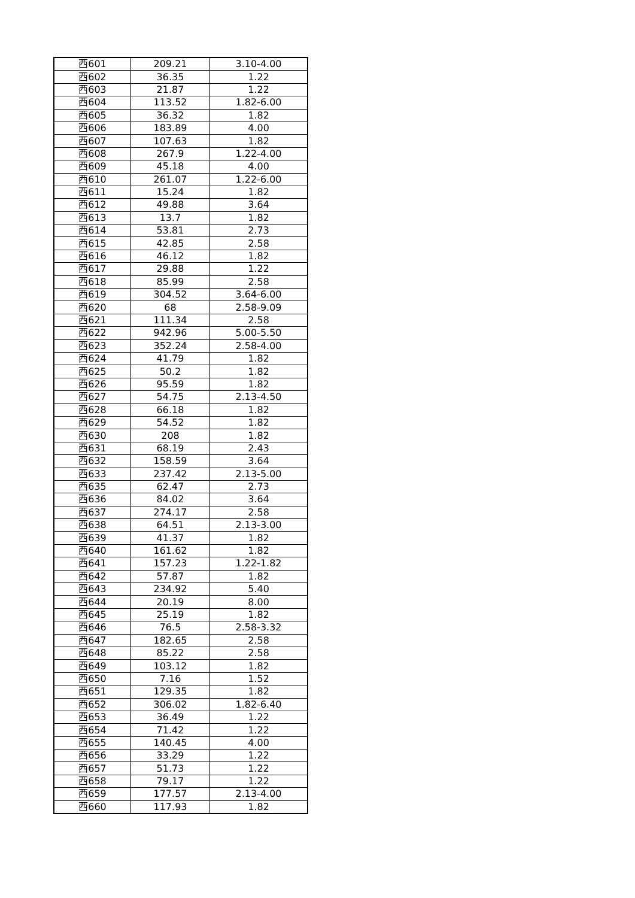| 西601 | 209.21 | 3.10-4.00 |
| 西602 | 36.35 | 1.22 |
| 西603 | 21.87 | 1.22 |
| 西604 | 113.52 | 1.82-6.00 |
| 西605 | 36.32 | 1.82 |
| 西606 | 183.89 | 4.00 |
| 西607 | 107.63 | 1.82 |
| 西608 | 267.9 | 1.22-4.00 |
| 西609 | 45.18 | 4.00 |
| 西610 | 261.07 | 1.22-6.00 |
| 西611 | 15.24 | 1.82 |
| 西612 | 49.88 | 3.64 |
| 西613 | 13.7 | 1.82 |
| 西614 | 53.81 | 2.73 |
| 西615 | 42.85 | 2.58 |
| 西616 | 46.12 | 1.82 |
| 西617 | 29.88 | 1.22 |
| 西618 | 85.99 | 2.58 |
| 西619 | 304.52 | 3.64-6.00 |
| 西620 | 68 | 2.58-9.09 |
| 西621 | 111.34 | 2.58 |
| 西622 | 942.96 | 5.00-5.50 |
| 西623 | 352.24 | 2.58-4.00 |
| 西624 | 41.79 | 1.82 |
| 西625 | 50.2 | 1.82 |
| 西626 | 95.59 | 1.82 |
| 西627 | 54.75 | 2.13-4.50 |
| 西628 | 66.18 | 1.82 |
| 西629 | 54.52 | 1.82 |
| 西630 | 208 | 1.82 |
| 西631 | 68.19 | 2.43 |
| 西632 | 158.59 | 3.64 |
| 西633 | 237.42 | 2.13-5.00 |
| 西635 | 62.47 | 2.73 |
| 西636 | 84.02 | 3.64 |
| 西637 | 274.17 | 2.58 |
| 西638 | 64.51 | 2.13-3.00 |
| 西639 | 41.37 | 1.82 |
| 西640 | 161.62 | 1.82 |
| 西641 | 157.23 | 1.22-1.82 |
| 西642 | 57.87 | 1.82 |
| 西643 | 234.92 | 5.40 |
| 西644 | 20.19 | 8.00 |
| 西645 | 25.19 | 1.82 |
| 西646 | 76.5 | 2.58-3.32 |
| 西647 | 182.65 | 2.58 |
| 西648 | 85.22 | 2.58 |
| 西649 | 103.12 | 1.82 |
| 西650 | 7.16 | 1.52 |
| 西651 | 129.35 | 1.82 |
| 西652 | 306.02 | 1.82-6.40 |
| 西653 | 36.49 | 1.22 |
| 西654 | 71.42 | 1.22 |
| 西655 | 140.45 | 4.00 |
| 西656 | 33.29 | 1.22 |
| 西657 | 51.73 | 1.22 |
| 西658 | 79.17 | 1.22 |
| 西659 | 177.57 | 2.13-4.00 |
| 西660 | 117.93 | 1.82 |